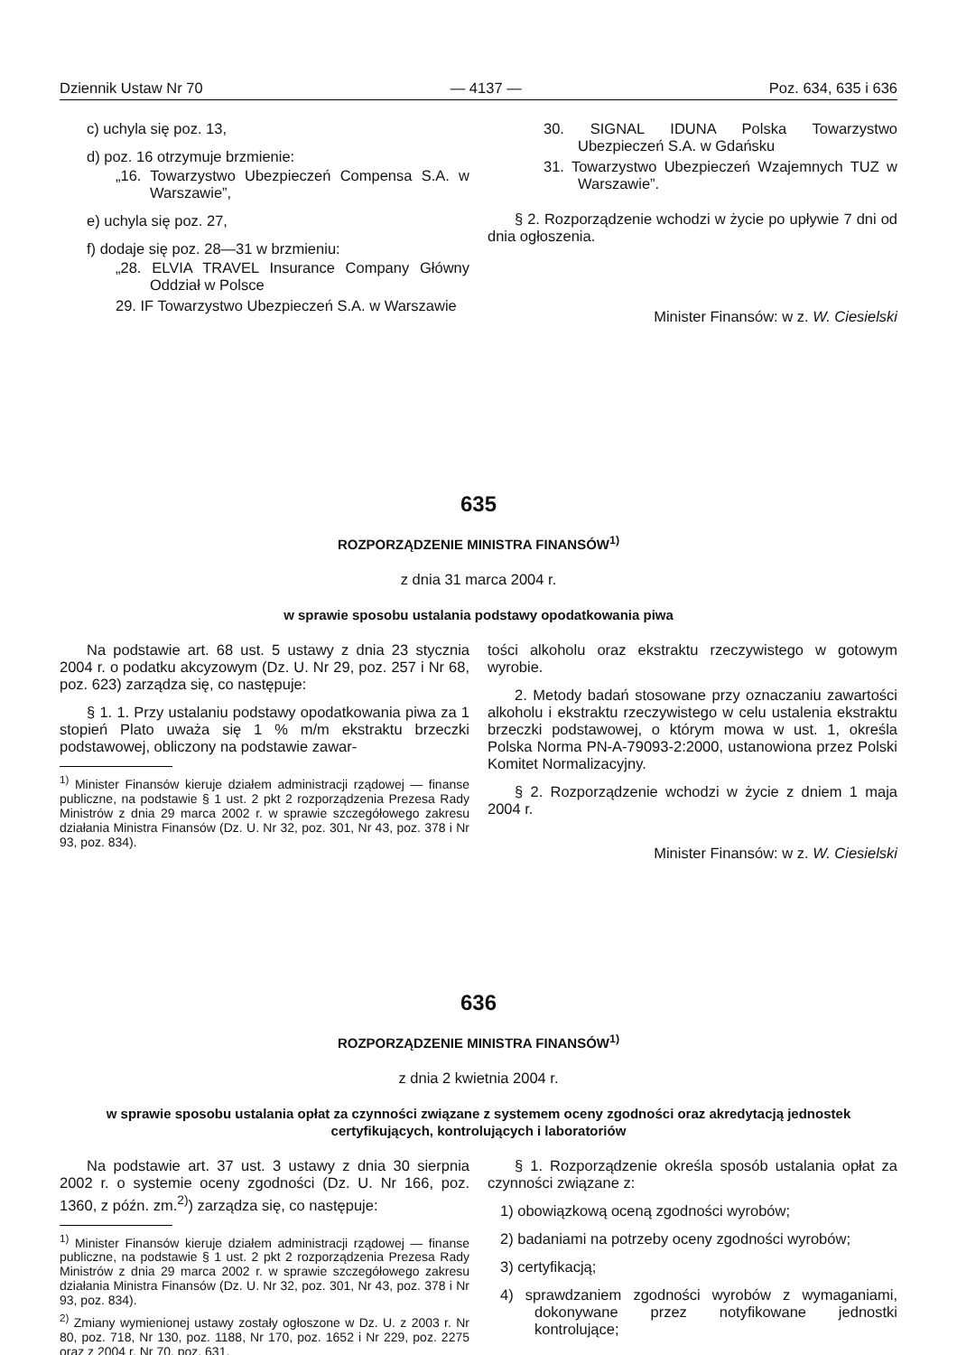Dziennik Ustaw Nr 70 — 4137 — Poz. 634, 635 i 636
c) uchyla się poz. 13,
d) poz. 16 otrzymuje brzmienie:
„16. Towarzystwo Ubezpieczeń Compensa S.A. w Warszawie”,
e) uchyla się poz. 27,
f) dodaje się poz. 28—31 w brzmieniu:
„28. ELVIA TRAVEL Insurance Company Główny Oddział w Polsce
29. IF Towarzystwo Ubezpieczeń S.A. w Warszawie
30. SIGNAL IDUNA Polska Towarzystwo Ubezpieczeń S.A. w Gdańsku
31. Towarzystwo Ubezpieczeń Wzajemnych TUZ w Warszawie”.
§ 2. Rozporządzenie wchodzi w życie po upływie 7 dni od dnia ogłoszenia.
Minister Finansów: w z. W. Ciesielski
635
ROZPORZĄDZENIE MINISTRA FINANSÓW<sup>1)</sup>
z dnia 31 marca 2004 r.
w sprawie sposobu ustalania podstawy opodatkowania piwa
Na podstawie art. 68 ust. 5 ustawy z dnia 23 stycznia 2004 r. o podatku akcyzowym (Dz. U. Nr 29, poz. 257 i Nr 68, poz. 623) zarządza się, co następuje:
§ 1. 1. Przy ustalaniu podstawy opodatkowania piwa za 1 stopień Plato uważa się 1 % m/m ekstraktu brzeczki podstawowej, obliczony na podstawie zawar-
<sup>1)</sup> Minister Finansów kieruje działem administracji rządowej — finanse publiczne, na podstawie § 1 ust. 2 pkt 2 rozporządzenia Prezesa Rady Ministrów z dnia 29 marca 2002 r. w sprawie szczegółowego zakresu działania Ministra Finansów (Dz. U. Nr 32, poz. 301, Nr 43, poz. 378 i Nr 93, poz. 834).
tości alkoholu oraz ekstraktu rzeczywistego w gotowym wyrobie.
2. Metody badań stosowane przy oznaczaniu zawartości alkoholu i ekstraktu rzeczywistego w celu ustalenia ekstraktu brzeczki podstawowej, o którym mowa w ust. 1, określa Polska Norma PN-A-79093-2:2000, ustanowiona przez Polski Komitet Normalizacyjny.
§ 2. Rozporządzenie wchodzi w życie z dniem 1 maja 2004 r.
Minister Finansów: w z. W. Ciesielski
636
ROZPORZĄDZENIE MINISTRA FINANSÓW<sup>1)</sup>
z dnia 2 kwietnia 2004 r.
w sprawie sposobu ustalania opłat za czynności związane z systemem oceny zgodności oraz akredytacją jednostek certyfikujących, kontrolujących i laboratoriów
Na podstawie art. 37 ust. 3 ustawy z dnia 30 sierpnia 2002 r. o systemie oceny zgodności (Dz. U. Nr 166, poz. 1360, z późn. zm.<sup>2)</sup>) zarządza się, co następuje:
<sup>1)</sup> Minister Finansów kieruje działem administracji rządowej — finanse publiczne, na podstawie § 1 ust. 2 pkt 2 rozporządzenia Prezesa Rady Ministrów z dnia 29 marca 2002 r. w sprawie szczegółowego zakresu działania Ministra Finansów (Dz. U. Nr 32, poz. 301, Nr 43, poz. 378 i Nr 93, poz. 834).
<sup>2)</sup> Zmiany wymienionej ustawy zostały ogłoszone w Dz. U. z 2003 r. Nr 80, poz. 718, Nr 130, poz. 1188, Nr 170, poz. 1652 i Nr 229, poz. 2275 oraz z 2004 r. Nr 70, poz. 631.
§ 1. Rozporządzenie określa sposób ustalania opłat za czynności związane z:
1) obowiązkową oceną zgodności wyrobów;
2) badaniami na potrzeby oceny zgodności wyrobów;
3) certyfikacją;
4) sprawdzaniem zgodności wyrobów z wymaganiami, dokonywane przez notyfikowane jednostki kontrolujące;